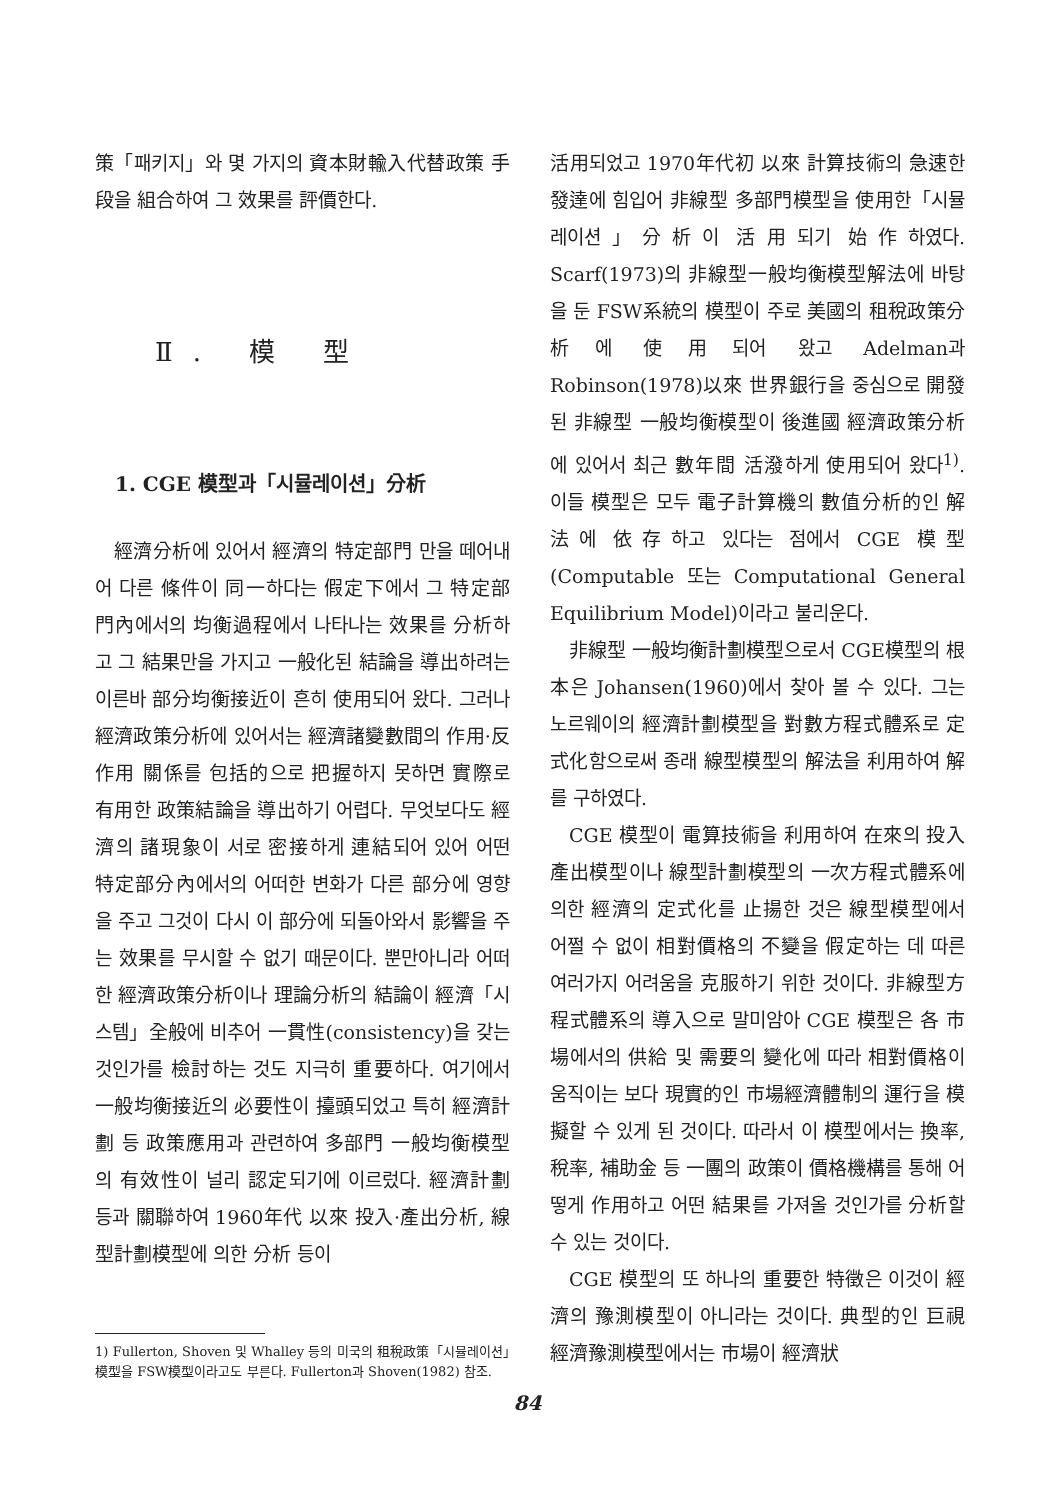策「패키지」와 몇 가지의 資本財輸入代替政策 手段을 組合하여 그 效果를 評價한다.
Ⅱ. 模 型
1. CGE 模型과「시뮬레이션」分析
經濟分析에 있어서 經濟의 特定部門 만을 떼어내어 다른 條件이 同一하다는 假定下에서 그 特定部門內에서의 均衡過程에서 나타나는 效果를 分析하고 그 結果만을 가지고 一般化된 結論을 導出하려는 이른바 部分均衡接近이 흔히 使用되어 왔다. 그러나 經濟政策分析에 있어서는 經濟諸變數間의 作用·反作用 關係를 包括的으로 把握하지 못하면 實際로 有用한 政策結論을 導出하기 어렵다. 무엇보다도 經濟의 諸現象이 서로 密接하게 連結되어 있어 어떤 特定部分內에서의 어떠한 변화가 다른 部分에 영향을 주고 그것이 다시 이 部分에 되돌아와서 影響을 주는 效果를 무시할 수 없기 때문이다. 뿐만아니라 어떠한 經濟政策分析이나 理論分析의 結論이 經濟「시스템」全般에 비추어 一貫性(consistency)을 갖는 것인가를 檢討하는 것도 지극히 重要하다. 여기에서 一般均衡接近의 必要性이 擡頭되었고 특히 經濟計劃 등 政策應用과 관련하여 多部門 一般均衡模型의 有效性이 널리 認定되기에 이르렀다. 經濟計劃 등과 關聯하여 1960年代 以來 投入·產出分析, 線型計劃模型에 의한 分析 등이
1) Fullerton, Shoven 및 Whalley 등의 미국의 租稅政策「시뮬레이션」模型을 FSW模型이라고도 부른다. Fullerton과 Shoven(1982) 참조.
活用되었고 1970年代初 以來 計算技術의 急速한 發達에 힘입어 非線型 多部門模型을 使用한「시뮬레이션」分析이 活用되기 始作하였다. Scarf(1973)의 非線型一般均衡模型解法에 바탕을 둔 FSW系統의 模型이 주로 美國의 租稅政策分析에 使用되어 왔고 Adelman과 Robinson(1978)以來 世界銀行을 중심으로 開發된 非線型 一般均衡模型이 後進國 經濟政策分析에 있어서 최근 數年間 活潑하게 使用되어 왔다<sup>1)</sup>. 이들 模型은 모두 電子計算機의 數值分析的인 解法에 依存하고 있다는 점에서 CGE 模型(Computable 또는 Computational General Equilibrium Model)이라고 불리운다.
非線型 一般均衡計劃模型으로서 CGE模型의 根本은 Johansen(1960)에서 찾아 볼 수 있다. 그는 노르웨이의 經濟計劃模型을 對數方程式體系로 定式化함으로써 종래 線型模型의 解法을 利用하여 解를 구하였다.
CGE 模型이 電算技術을 利用하여 在來의 投入產出模型이나 線型計劃模型의 一次方程式體系에 의한 經濟의 定式化를 止揚한 것은 線型模型에서 어쩔 수 없이 相對價格의 不變을 假定하는 데 따른 여러가지 어려움을 克服하기 위한 것이다. 非線型方程式體系의 導入으로 말미암아 CGE 模型은 各 市場에서의 供給 및 需要의 變化에 따라 相對價格이 움직이는 보다 現實的인 市場經濟體制의 運行을 模擬할 수 있게 된 것이다. 따라서 이 模型에서는 換率, 稅率, 補助金 등 一團의 政策이 價格機構를 통해 어떻게 作用하고 어떤 結果를 가져올 것인가를 分析할 수 있는 것이다.
CGE 模型의 또 하나의 重要한 特徵은 이것이 經濟의 豫測模型이 아니라는 것이다. 典型的인 巨視經濟豫測模型에서는 市場이 經濟狀
84